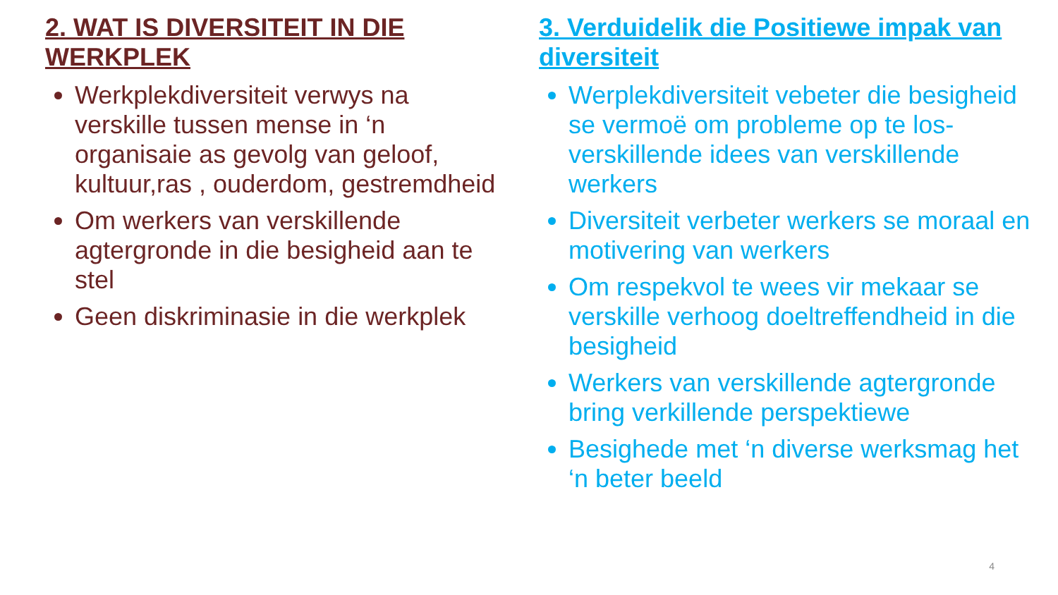2. WAT IS DIVERSITEIT IN DIE WERKPLEK
Werkplekdiversiteit verwys na verskille tussen mense in ‘n organisaie as gevolg van geloof, kultuur,ras , ouderdom, gestremdheid
Om werkers van verskillende agtergronde in die besigheid aan te stel
Geen diskriminasie in die werkplek
3. Verduidelik die Positiewe impak van diversiteit
Werplekdiversiteit vebeter die besigheid se vermoë om probleme op te los-verskillende idees van verskillende werkers
Diversiteit verbeter werkers se moraal en motivering van werkers
Om respekvol te wees vir mekaar se verskille verhoog doeltreffendheid in die besigheid
Werkers van verskillende agtergronde bring verkillende perspektiewe
Besighede met ‘n diverse werksmag het ‘n beter beeld
4